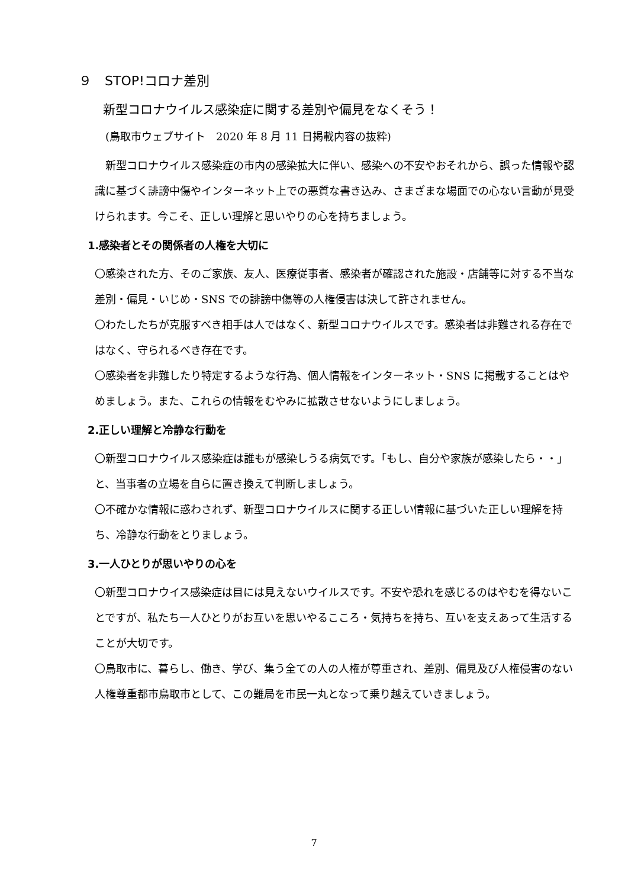９　STOP!コロナ差別
新型コロナウイルス感染症に関する差別や偏見をなくそう！
(鳥取市ウェブサイト　2020 年 8 月 11 日掲載内容の抜粋)
　新型コロナウイルス感染症の市内の感染拡大に伴い、感染への不安やおそれから、誤った情報や認識に基づく誹謗中傷やインターネット上での悪質な書き込み、さまざまな場面での心ない言動が見受けられます。今こそ、正しい理解と思いやりの心を持ちましょう。
1.感染者とその関係者の人権を大切に
〇感染された方、そのご家族、友人、医療従事者、感染者が確認された施設・店舗等に対する不当な差別・偏見・いじめ・SNS での誹謗中傷等の人権侵害は決して許されません。
〇わたしたちが克服すべき相手は人ではなく、新型コロナウイルスです。感染者は非難される存在ではなく、守られるべき存在です。
〇感染者を非難したり特定するような行為、個人情報をインターネット・SNS に掲載することはやめましょう。また、これらの情報をむやみに拡散させないようにしましょう。
2.正しい理解と冷静な行動を
〇新型コロナウイルス感染症は誰もが感染しうる病気です。「もし、自分や家族が感染したら・・」と、当事者の立場を自らに置き換えて判断しましょう。
〇不確かな情報に惑わされず、新型コロナウイルスに関する正しい情報に基づいた正しい理解を持ち、冷静な行動をとりましょう。
3.一人ひとりが思いやりの心を
〇新型コロナウイス感染症は目には見えないウイルスです。不安や恐れを感じるのはやむを得ないことですが、私たち一人ひとりがお互いを思いやるこころ・気持ちを持ち、互いを支えあって生活することが大切です。
〇鳥取市に、暮らし、働き、学び、集う全ての人の人権が尊重され、差別、偏見及び人権侵害のない人権尊重都市鳥取市として、この難局を市民一丸となって乗り越えていきましょう。
7